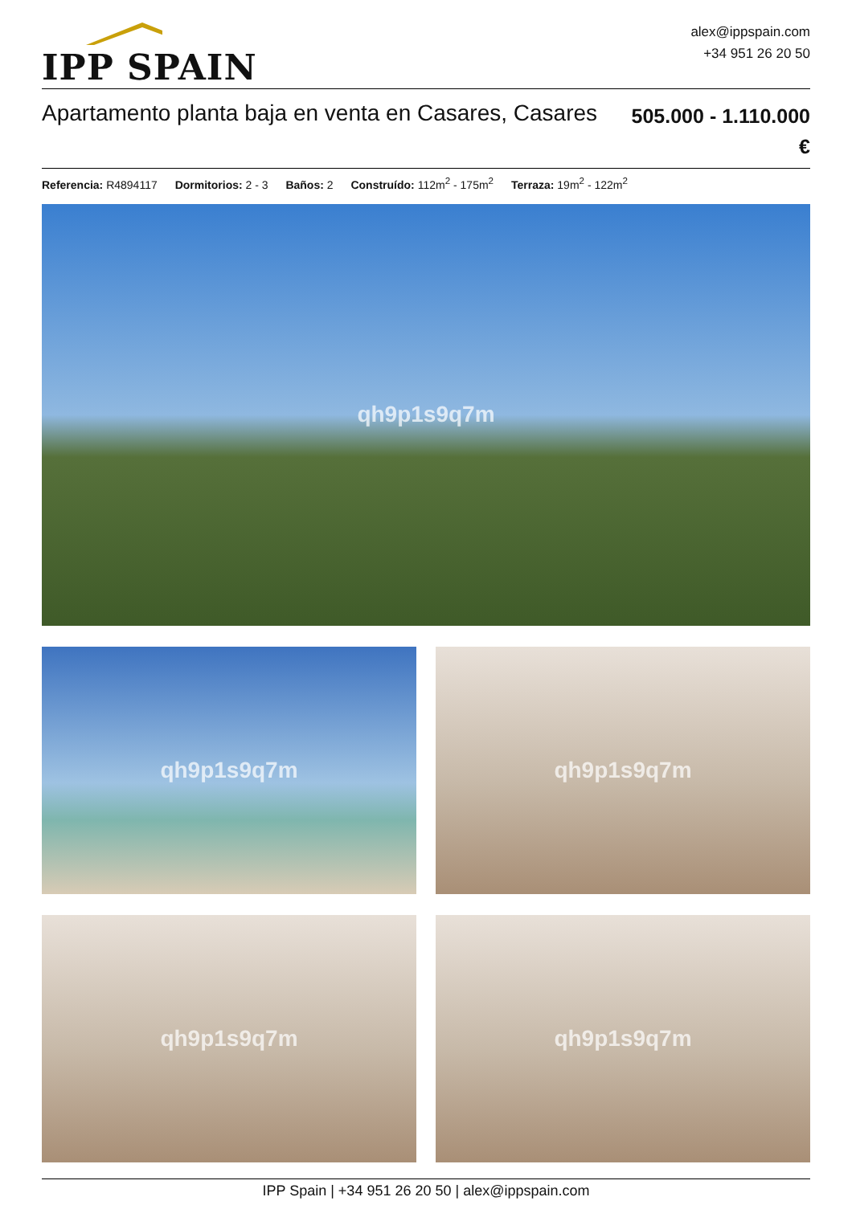IPP SPAIN
alex@ippspain.com
+34 951 26 20 50
Apartamento planta baja en venta en Casares, Casares
505.000 - 1.110.000
€
Referencia: R4894117 Dormitorios: 2 - 3 Baños: 2 Construído: 112m<sup>2</sup> - 175m<sup>2</sup> Terraza: 19m<sup>2</sup> - 122m<sup>2</sup>
qh9p1s9q7m
qh9p1s9q7m
qh9p1s9q7m
qh9p1s9q7m
qh9p1s9q7m
IPP Spain | +34 951 26 20 50 | alex@ippspain.com